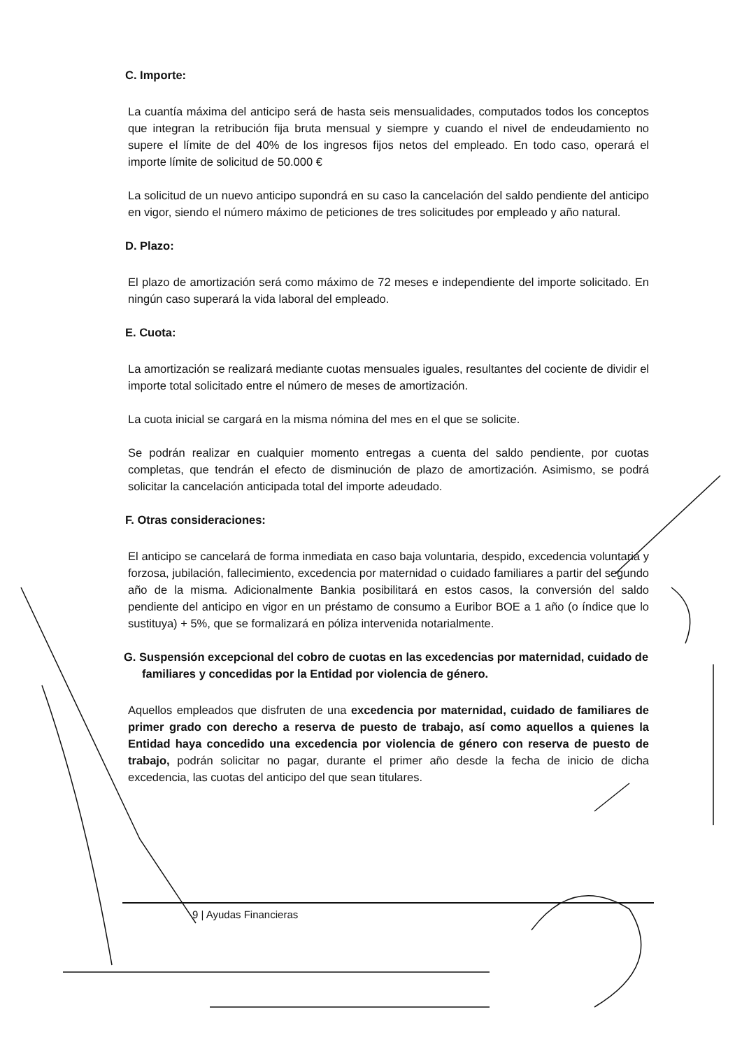C. Importe:
La cuantía máxima del anticipo será de hasta seis mensualidades, computados todos los conceptos que integran la retribución fija bruta mensual y siempre y cuando el nivel de endeudamiento no supere el límite de del 40% de los ingresos fijos netos del empleado. En todo caso, operará el importe límite de solicitud de 50.000 €
La solicitud de un nuevo anticipo supondrá en su caso la cancelación del saldo pendiente del anticipo en vigor, siendo el número máximo de peticiones de tres solicitudes por empleado y año natural.
D. Plazo:
El plazo de amortización será como máximo de 72 meses e independiente del importe solicitado. En ningún caso superará la vida laboral del empleado.
E. Cuota:
La amortización se realizará mediante cuotas mensuales iguales, resultantes del cociente de dividir el importe total solicitado entre el número de meses de amortización.
La cuota inicial se cargará en la misma nómina del mes en el que se solicite.
Se podrán realizar en cualquier momento entregas a cuenta del saldo pendiente, por cuotas completas, que tendrán el efecto de disminución de plazo de amortización. Asimismo, se podrá solicitar la cancelación anticipada total del importe adeudado.
F. Otras consideraciones:
El anticipo se cancelará de forma inmediata en caso baja voluntaria, despido, excedencia voluntaria y forzosa, jubilación, fallecimiento, excedencia por maternidad o cuidado familiares a partir del segundo año de la misma. Adicionalmente Bankia posibilitará en estos casos, la conversión del saldo pendiente del anticipo en vigor en un préstamo de consumo a Euribor BOE a 1 año (o índice que lo sustituya) + 5%, que se formalizará en póliza intervenida notarialmente.
G. Suspensión excepcional del cobro de cuotas en las excedencias por maternidad, cuidado de familiares y concedidas por la Entidad por violencia de género.
Aquellos empleados que disfruten de una excedencia por maternidad, cuidado de familiares de primer grado con derecho a reserva de puesto de trabajo, así como aquellos a quienes la Entidad haya concedido una excedencia por violencia de género con reserva de puesto de trabajo, podrán solicitar no pagar, durante el primer año desde la fecha de inicio de dicha excedencia, las cuotas del anticipo del que sean titulares.
9 | Ayudas Financieras